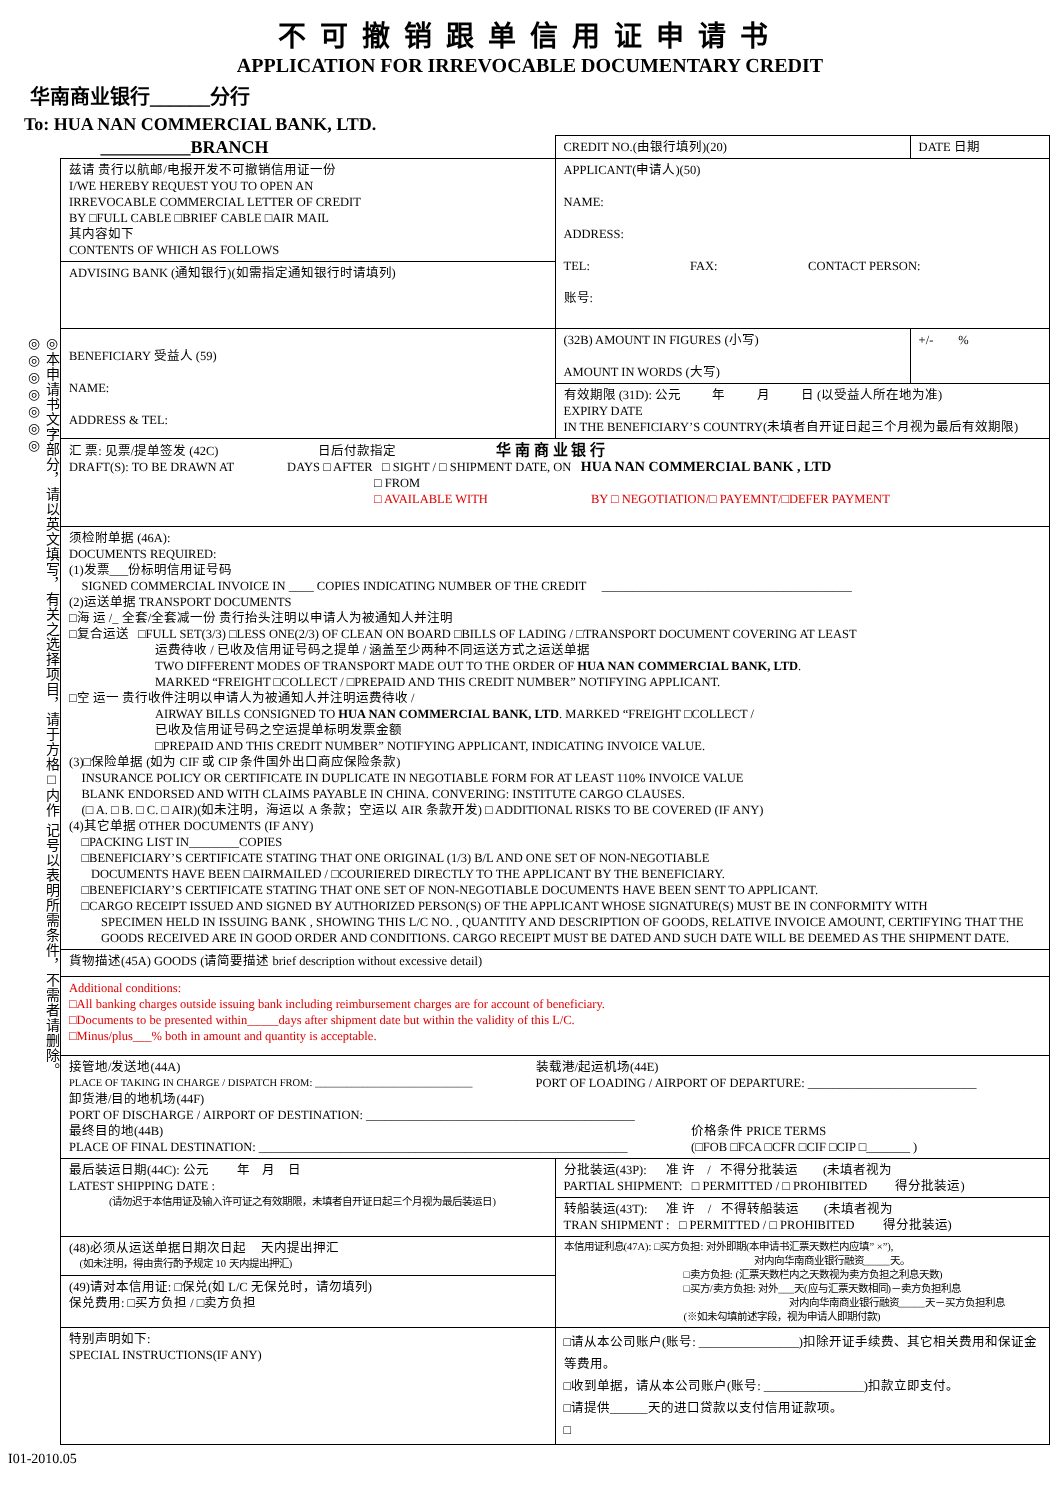不可撤销跟单信用证申请书
APPLICATION FOR IRREVOCABLE DOCUMENTARY CREDIT
华南商业银行______分行
To: HUA NAN COMMERCIAL BANK, LTD.
◎本申请书文字部分，请以英文填写，有关之选择项目，请于方格□内作 记号以表明所需条件，不需者请删除。◎◎◎◎◎◎◎
| __________BRANCH | CREDIT NO.(由银行填列)(20) | DATE 日期 |
| 兹请 贵行以航邮/电报开发不可撤销信用证一份 I/WE HEREBY REQUEST YOU TO OPEN AN IRREVOCABLE COMMERCIAL LETTER OF CREDIT BY □FULL CABLE □BRIEF CABLE □AIR MAIL 其内容如下 CONTENTS OF WHICH AS FOLLOWS | APPLICANT(申请人)(50) NAME: ADDRESS: TEL: FAX: CONTACT PERSON: 账号: | |
| ADVISING BANK (通知银行)(如需指定通知银行时请填列) | | |
| BENEFICIARY 受益人 (59) NAME: ADDRESS & TEL: | (32B) AMOUNT IN FIGURES (小写) AMOUNT IN WORDS (大写) | +/- % |
| | 有效期限 (31D): 公元 年 月 日 (以受益人所在地为准) EXPIRY DATE IN THE BENEFICIARY’S COUNTRY(未填者自开证日起三个月视为最后有效期限) | |
| 汇 票: 见票/提单签发 (42C) 日后付款指定 华 南 商 业 银 行 DRAFT(S): TO BE DRAWN AT DAYS □ AFTER □ SIGHT / □ SHIPMENT DATE, ON HUA NAN COMMERCIAL BANK , LTD □ FROM □ AVAILABLE WITH BY □ NEGOTIATION/□ PAYEMNT/□DEFER PAYMENT | | |
| 须检附单据 (46A): DOCUMENTS REQUIRED: (1)发票___份标明信用证号码 SIGNED COMMERCIAL INVOICE IN ____ COPIES INDICATING NUMBER OF THE CREDIT ________________________________________ (2)运送单据 TRANSPORT DOCUMENTS □海 运 /_ 全套/全套减一份 贵行抬头注明以申请人为被通知人并注明 □复合运送 □FULL SET(3/3) □LESS ONE(2/3) OF CLEAN ON BOARD □BILLS OF LADING / □TRANSPORT DOCUMENT COVERING AT LEAST 运费待收 / 已收及信用证号码之提单 / 涵盖至少两种不同运送方式之运送单据 TWO DIFFERENT MODES OF TRANSPORT MADE OUT TO THE ORDER OF HUA NAN COMMERCIAL BANK, LTD . MARKED “FREIGHT □COLLECT / □PREPAID AND THIS CREDIT NUMBER” NOTIFYING APPLICANT. □空 运一 贵行收件注明以申请人为被通知人并注明运费待收 / AIRWAY BILLS CONSIGNED TO HUA NAN COMMERCIAL BANK, LTD . MARKED “FREIGHT □COLLECT / 已收及信用证号码之空运提单标明发票金额 □PREPAID AND THIS CREDIT NUMBER” NOTIFYING APPLICANT, INDICATING INVOICE VALUE. (3)□保险单据 (如为 CIF 或 CIP 条件国外出口商应保险条款) INSURANCE POLICY OR CERTIFICATE IN DUPLICATE IN NEGOTIABLE FORM FOR AT LEAST 110% INVOICE VALUE BLANK ENDORSED AND WITH CLAIMS PAYABLE IN CHINA. CONVERING: INSTITUTE CARGO CLAUSES. (□ A. □ B. □ C. □ AIR)(如未注明，海运以 A 条款；空运以 AIR 条款开发) □ ADDITIONAL RISKS TO BE COVERED (IF ANY) (4)其它单据 OTHER DOCUMENTS (IF ANY) □PACKING LIST IN________COPIES □BENEFICIARY’S CERTIFICATE STATING THAT ONE ORIGINAL (1/3) B/L AND ONE SET OF NON-NEGOTIABLE DOCUMENTS HAVE BEEN □AIRMAILED / □COURIERED DIRECTLY TO THE APPLICANT BY THE BENEFICIARY. □BENEFICIARY’S CERTIFICATE STATING THAT ONE SET OF NON-NEGOTIABLE DOCUMENTS HAVE BEEN SENT TO APPLICANT. □CARGO RECEIPT ISSUED AND SIGNED BY AUTHORIZED PERSON(S) OF THE APPLICANT WHOSE SIGNATURE(S) MUST BE IN CONFORMITY WITH SPECIMEN HELD IN ISSUING BANK , SHOWING THIS L/C NO. , QUANTITY AND DESCRIPTION OF GOODS, RELATIVE INVOICE AMOUNT, CERTIFYING THAT THE GOODS RECEIVED ARE IN GOOD ORDER AND CONDITIONS. CARGO RECEIPT MUST BE DATED AND SUCH DATE WILL BE DEEMED AS THE SHIPMENT DATE. | | |
| 貨物描述(45A) GOODS (请简要描述 brief description without excessive detail) | | |
| Additional conditions: □All banking charges outside issuing bank including reimbursement charges are for account of beneficiary. □Documents to be presented within_____days after shipment date but within the validity of this L/C. □Minus/plus___% both in amount and quantity is acceptable. | | |
| 接管地/发送地(44A) PLACE OF TAKING IN CHARGE / DISPATCH FROM: ______________________________ 装载港/起运机场(44E) PORT OF LOADING / AIRPORT OF DEPARTURE: ___________________________ 卸货港/目的地机场(44F) PORT OF DISCHARGE / AIRPORT OF DESTINATION: ___________________________________________ 最终目的地(44B) PLACE OF FINAL DESTINATION: ___________________________________________________________ 价格条件 PRICE TERMS (□FOB □FCA □CFR □CIF □CIP □_______ ) | | |
| 最后装运日期(44C): 公元 年 月 日 LATEST SHIPPING DATE : (请勿迟于本信用证及输入许可证之有效期限，未填者自开证日起三个月视为最后装运日) | 分批装运(43P): 准 许 / 不得分批装运 (未填者视为 PARTIAL SHIPMENT: □ PERMITTED / □ PROHIBITED 得分批装运) 转船装运(43T): 准 许 / 不得转船装运 (未填者视为 TRAN SHIPMENT : □ PERMITTED / □ PROHIBITED 得分批装运) | |
| (48)必须从运送单据日期次日起 天内提出押汇 (如未注明，得由贵行酌予规定 10 天内提出押汇) (49)请对本信用证: □保兑(如 L/C 无保兑时，请勿填列) 保兑费用: □买方负担 / □卖方负担 | 本信用证利息(47A): □买方负担: 对外即期(本申请书汇票天数栏内应填” ×”), 对内向华南商业银行融资_____天。 □卖方负担: (汇票天数栏内之天数视为卖方负担之利息天数) □买方/卖方负担: 对外___天(应与汇票天数相同)－卖方负担利息 对内向华南商业银行融资_____天－买方负担利息 (※如未勾填前述字段，视为申请人即期付款) | |
| 特别声明如下: SPECIAL INSTRUCTIONS(IF ANY) | □请从本公司账户(账号: ________________)扣除开证手续费、其它相关费用和保证金等费用。 □收到单据，请从本公司账户(账号: ________________)扣款立即支付。 □请提供______天的进口贷款以支付信用证款项。 □ | |
I01-2010.05